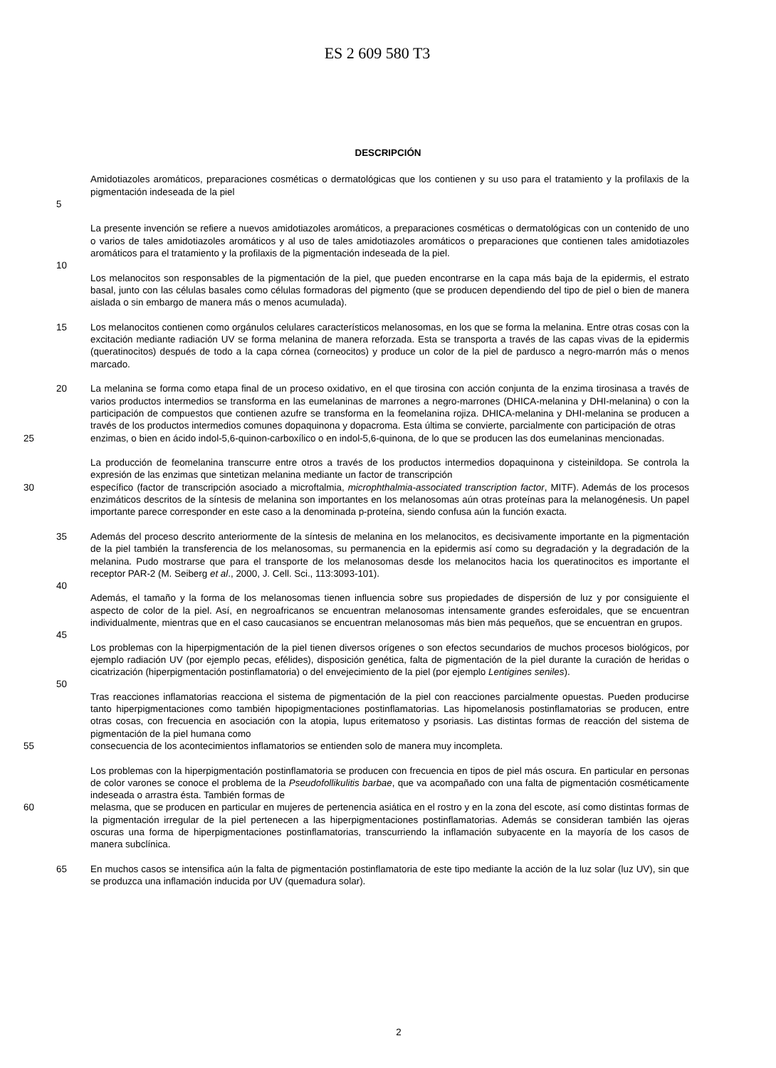ES 2 609 580 T3
DESCRIPCIÓN
Amidotiazoles aromáticos, preparaciones cosméticas o dermatológicas que los contienen y su uso para el tratamiento y la profilaxis de la pigmentación indeseada de la piel
5
La presente invención se refiere a nuevos amidotiazoles aromáticos, a preparaciones cosméticas o dermatológicas con un contenido de uno o varios de tales amidotiazoles aromáticos y al uso de tales amidotiazoles aromáticos o preparaciones que contienen tales amidotiazoles aromáticos para el tratamiento y la profilaxis de la pigmentación indeseada de la piel.
10
Los melanocitos son responsables de la pigmentación de la piel, que pueden encontrarse en la capa más baja de la epidermis, el estrato basal, junto con las células basales como células formadoras del pigmento (que se producen dependiendo del tipo de piel o bien de manera aislada o sin embargo de manera más o menos acumulada).
15 Los melanocitos contienen como orgánulos celulares característicos melanosomas, en los que se forma la melanina. Entre otras cosas con la excitación mediante radiación UV se forma melanina de manera reforzada. Esta se transporta a través de las capas vivas de la epidermis (queratinocitos) después de todo a la capa córnea (corneocitos) y produce un color de la piel de pardusco a negro-marrón más o menos marcado.
20 La melanina se forma como etapa final de un proceso oxidativo, en el que tirosina con acción conjunta de la enzima tirosinasa a través de varios productos intermedios se transforma en las eumelaninas de marrones a negro-marrones (DHICA-melanina y DHI-melanina) o con la participación de compuestos que contienen azufre se transforma en la feomelanina rojiza. DHICA-melanina y DHI-melanina se producen a través de los productos intermedios comunes dopaquinona y dopacroma. Esta última se convierte, parcialmente con participación de otras
25 enzimas, o bien en ácido indol-5,6-quinon-carboxílico o en indol-5,6-quinona, de lo que se producen las dos eumelaninas mencionadas.
La producción de feomelanina transcurre entre otros a través de los productos intermedios dopaquinona y cisteinildopa. Se controla la expresión de las enzimas que sintetizan melanina mediante un factor de transcripción
30 específico (factor de transcripción asociado a microftalmia, microphthalmia-associated transcription factor, MITF). Además de los procesos enzimáticos descritos de la síntesis de melanina son importantes en los melanosomas aún otras proteínas para la melanogénesis. Un papel importante parece corresponder en este caso a la denominada p-proteína, siendo confusa aún la función exacta.
35 Además del proceso descrito anteriormente de la síntesis de melanina en los melanocitos, es decisivamente importante en la pigmentación de la piel también la transferencia de los melanosomas, su permanencia en la epidermis así como su degradación y la degradación de la melanina. Pudo mostrarse que para el transporte de los melanosomas desde los melanocitos hacia los queratinocitos es importante el receptor PAR-2 (M. Seiberg et al., 2000, J. Cell. Sci., 113:3093-101).
40
Además, el tamaño y la forma de los melanosomas tienen influencia sobre sus propiedades de dispersión de luz y por consiguiente el aspecto de color de la piel. Así, en negroafricanos se encuentran melanosomas intensamente grandes esferoidales, que se encuentran individualmente, mientras que en el caso caucasianos se encuentran melanosomas más bien más pequeños, que se encuentran en grupos.
45
Los problemas con la hiperpigmentación de la piel tienen diversos orígenes o son efectos secundarios de muchos procesos biológicos, por ejemplo radiación UV (por ejemplo pecas, efélides), disposición genética, falta de pigmentación de la piel durante la curación de heridas o cicatrización (hiperpigmentación postinflamatoria) o del envejecimiento de la piel (por ejemplo Lentigines seniles).
50
Tras reacciones inflamatorias reacciona el sistema de pigmentación de la piel con reacciones parcialmente opuestas. Pueden producirse tanto hiperpigmentaciones como también hipopigmentaciones postinflamatorias. Las hipomelanosis postinflamatorias se producen, entre otras cosas, con frecuencia en asociación con la atopia, lupus eritematoso y psoriasis. Las distintas formas de reacción del sistema de pigmentación de la piel humana como
55 consecuencia de los acontecimientos inflamatorios se entienden solo de manera muy incompleta.
Los problemas con la hiperpigmentación postinflamatoria se producen con frecuencia en tipos de piel más oscura. En particular en personas de color varones se conoce el problema de la Pseudofollikulitis barbae, que va acompañado con una falta de pigmentación cosméticamente indeseada o arrastra ésta. También formas de
60 melasma, que se producen en particular en mujeres de pertenencia asiática en el rostro y en la zona del escote, así como distintas formas de la pigmentación irregular de la piel pertenecen a las hiperpigmentaciones postinflamatorias. Además se consideran también las ojeras oscuras una forma de hiperpigmentaciones postinflamatorias, transcurriendo la inflamación subyacente en la mayoría de los casos de manera subclínica.
65 En muchos casos se intensifica aún la falta de pigmentación postinflamatoria de este tipo mediante la acción de la luz solar (luz UV), sin que se produzca una inflamación inducida por UV (quemadura solar).
2